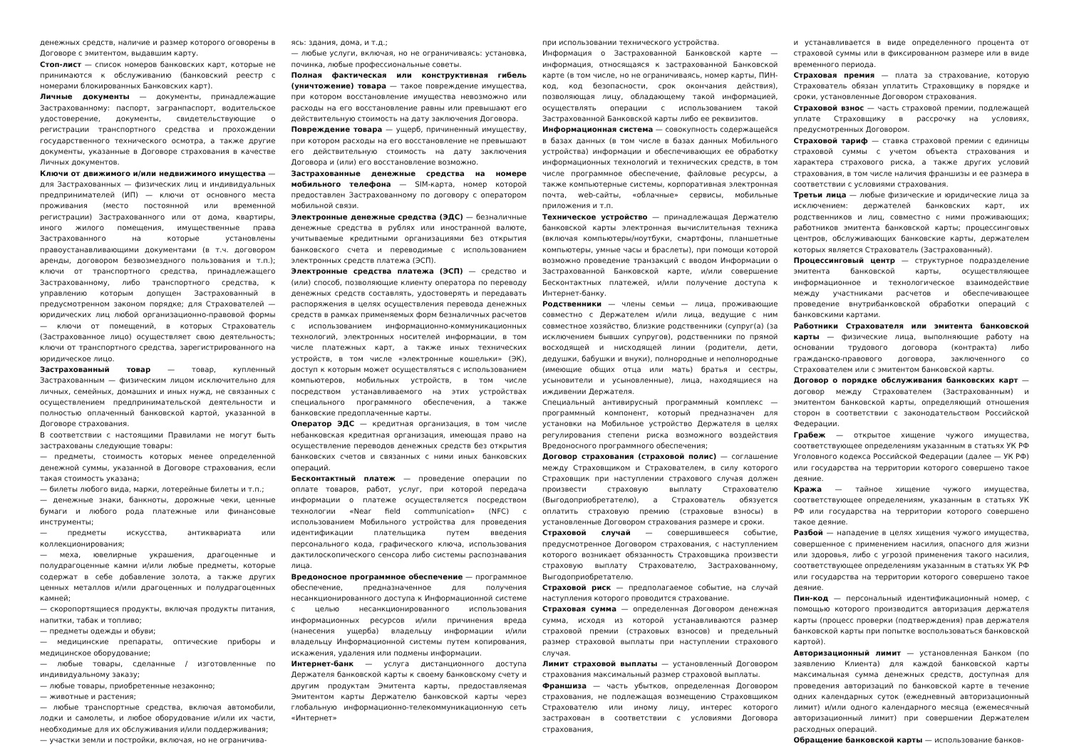денежных средств, наличие и размер которого оговорены в Договоре с эмитентом, выдавшим карту.
Стоп-лист — список номеров банковских карт, которые не принимаются к обслуживанию (банковский реестр с номерами блокированных Банковских карт).
Личные документы — документы, принадлежащие Застрахованному: паспорт, загранпаспорт, водительское удостоверение, документы, свидетельствующие о регистрации транспортного средства и прохождении государственного технического осмотра, а также другие документы, указанные в Договоре страхования в качестве Личных документов.
Ключи от движимого и/или недвижимого имущества — для Застрахованных — физических лиц и индивидуальных предпринимателей (ИП) — ключи от основного места проживания (место постоянной или временной регистрации) Застрахованного или от дома, квартиры, иного жилого помещения, имущественные права Застрахованного на которые установлены правоустанавливающими документами (в т.ч. договором аренды, договором безвозмездного пользования и т.п.); ключи от транспортного средства, принадлежащего Застрахованному, либо транспортного средства, к управлению которым допущен Застрахованный в предусмотренном законом порядке; для Страхователей — юридических лиц любой организационно-правовой формы — ключи от помещений, в которых Страхователь (Застрахованное лицо) осуществляет свою деятельность; ключи от транспортного средства, зарегистрированного на юридическое лицо.
Застрахованный товар — товар, купленный Застрахованным — физическим лицом исключительно для личных, семейных, домашних и иных нужд, не связанных с осуществлением предпринимательской деятельности и полностью оплаченный банковской картой, указанной в Договоре страхования.
В соответствии с настоящими Правилами не могут быть застрахованы следующие товары:
— предметы, стоимость которых менее определенной денежной суммы, указанной в Договоре страхования, если такая стоимость указана;
— билеты любого вида, марки, лотерейные билеты и т.п.;
— денежные знаки, банкноты, дорожные чеки, ценные бумаги и любого рода платежные или финансовые инструменты;
— предметы искусства, антиквариата или коллекционирования;
— меха, ювелирные украшения, драгоценные и полудрагоценные камни и/или любые предметы, которые содержат в себе добавление золота, а также других ценных металлов и/или драгоценных и полудрагоценных камней;
— скоропортящиеся продукты, включая продукты питания, напитки, табак и топливо;
— предметы одежды и обуви;
— медицинские препараты, оптические приборы и медицинское оборудование;
— любые товары, сделанные / изготовленные по индивидуальному заказу;
— любые товары, приобретенные незаконно;
— животные и растения;
— любые транспортные средства, включая автомобили, лодки и самолеты, и любое оборудование и/или их части, необходимые для их обслуживания и/или поддерживания;
— участки земли и постройки, включая, но не ограничива-
ясь: здания, дома, и т.д.;
— любые услуги, включая, но не ограничиваясь: установка, починка, любые профессиональные советы.
Полная фактическая или конструктивная гибель (уничтожение) товара — такое повреждение имущества, при котором восстановление имущества невозможно или расходы на его восстановление равны или превышают его действительную стоимость на дату заключения Договора.
Повреждение товара — ущерб, причиненный имуществу, при котором расходы на его восстановление не превышают его действительную стоимость на дату заключения Договора и (или) его восстановление возможно.
Застрахованные денежные средства на номере мобильного телефона — SIM-карта, номер которой предоставлен Застрахованному по договору с оператором мобильной связи.
Электронные денежные средства (ЭДС) — безналичные денежные средства в рублях или иностранной валюте, учитываемые кредитными организациями без открытия банковского счета и переводимые с использованием электронных средств платежа (ЭСП).
Электронные средства платежа (ЭСП) — средство и (или) способ, позволяющие клиенту оператора по переводу денежных средств составлять, удостоверять и передавать распоряжения в целях осуществления перевода денежных средств в рамках применяемых форм безналичных расчетов с использованием информационно-коммуникационных технологий, электронных носителей информации, в том числе платежных карт, а также иных технических устройств, в том числе «электронные кошельки» (ЭК), доступ к которым может осуществляться с использованием компьютеров, мобильных устройств, в том числе посредством устанавливаемого на этих устройствах специального программного обеспечения, а также банковские предоплаченные карты.
Оператор ЭДС — кредитная организация, в том числе небанковская кредитная организация, имеющая право на осуществление переводов денежных средств без открытия банковских счетов и связанных с ними иных банковских операций.
Бесконтактный платеж — проведение операции по оплате товаров, работ, услуг, при которой передача информации о платеже осуществляется посредством технологии «Near field communication» (NFC) с использованием Мобильного устройства для проведения идентификации плательщика путем введения персонального кода, графического ключа, использования дактилоскопического сенсора либо системы распознавания лица.
Вредоносное программное обеспечение — программное обеспечение, предназначенное для получения несанкционированного доступа к Информационной системе с целью несанкционированного использования информационных ресурсов и/или причинения вреда (нанесения ущерба) владельцу информации и/или владельцу Информационной системы путем копирования, искажения, удаления или подмены информации.
Интернет-банк — услуга дистанционного доступа Держателя банковской карты к своему банковскому счету и другим продуктам Эмитента карты, предоставляемая Эмитентом карты Держателю банковской карты через глобальную информационно-телекоммуникационную сеть «Интернет»
при использовании технического устройства.
Информация о Застрахованной Банковской карте — информация, относящаяся к застрахованной Банковской карте (в том числе, но не ограничиваясь, номер карты, ПИН-код, код безопасности, срок окончания действия), позволяющая лицу, обладающему такой информацией, осуществлять операции с использованием такой Застрахованной Банковской карты либо ее реквизитов.
Информационная система — совокупность содержащейся в базах данных (в том числе в базах данных Мобильного устройства) информации и обеспечивающих ее обработку информационных технологий и технических средств, в том числе программное обеспечение, файловые ресурсы, а также компьютерные системы, корпоративная электронная почта, web-сайты, «облачные» сервисы, мобильные приложения и т.п.
Техническое устройство — принадлежащая Держателю банковской карты электронная вычислительная техника (включая компьютеры/ноутбуки, смартфоны, планшетные компьютеры, умные часы и браслеты), при помощи которой возможно проведение транзакций с вводом Информации о Застрахованной Банковской карте, и/или совершение Бесконтактных платежей, и/или получение доступа к Интернет-банку.
Родственники — члены семьи — лица, проживающие совместно с Держателем и/или лица, ведущие с ним совместное хозяйство, близкие родственники (супруг(а) (за исключением бывших супругов), родственники по прямой восходящей и нисходящей линии (родители, дети, дедушки, бабушки и внуки), полнородные и неполнородные (имеющие общих отца или мать) братья и сестры, усыновители и усыновленные), лица, находящиеся на иждивении Держателя.
Специальный антивирусный программный комплекс — программный компонент, который предназначен для установки на Мобильное устройство Держателя в целях регулирования степени риска возможного воздействия Вредоносного программного обеспечения;
Договор страхования (страховой полис) — соглашение между Страховщиком и Страхователем, в силу которого Страховщик при наступлении страхового случая должен произвести страховую выплату Страхователю (Выгодоприобретателю), а Страхователь обязуется оплатить страховую премию (страховые взносы) в установленные Договором страхования размере и сроки.
Страховой случай — совершившееся событие, предусмотренное Договором страхования, с наступлением которого возникает обязанность Страховщика произвести страховую выплату Страхователю, Застрахованному, Выгодоприобретателю.
Страховой риск — предполагаемое событие, на случай наступления которого проводится страхование.
Страховая сумма — определенная Договором денежная сумма, исходя из которой устанавливаются размер страховой премии (страховых взносов) и предельный размер страховой выплаты при наступлении страхового случая.
Лимит страховой выплаты — установленный Договором страхования максимальный размер страховой выплаты.
Франшиза — часть убытков, определенная Договором страхования, не подлежащая возмещению Страховщиком Страхователю или иному лицу, интерес которого застрахован в соответствии с условиями Договора страхования,
и устанавливается в виде определенного процента от страховой суммы или в фиксированном размере или в виде временного периода.
Страховая премия — плата за страхование, которую Страхователь обязан уплатить Страховщику в порядке и сроки, установленные Договором страхования.
Страховой взнос — часть страховой премии, подлежащей уплате Страховщику в рассрочку на условиях, предусмотренных Договором.
Страховой тариф — ставка страховой премии с единицы страховой суммы с учетом объекта страхования и характера страхового риска, а также других условий страхования, в том числе наличия франшизы и ее размера в соответствии с условиями страхования.
Третьи лица — любые физические и юридические лица за исключением: держателей банковских карт, их родственников и лиц, совместно с ними проживающих; работников эмитента банковской карты; процессинговых центров, обслуживающих банковские карты, держателем которых является Страхователь (Застрахованный).
Процессинговый центр — структурное подразделение эмитента банковской карты, осуществляющее информационное и технологическое взаимодействие между участниками расчетов и обеспечивающее проведение внутрибанковской обработки операций с банковскими картами.
Работники Страхователя или эмитента банковской карты — физические лица, выполняющие работу на основании трудового договора (контракта) либо гражданско-правового договора, заключенного со Страхователем или с эмитентом банковской карты.
Договор о порядке обслуживания банковских карт — договор между Страхователем (Застрахованным) и эмитентом банковской карты, определяющий отношения сторон в соответствии с законодательством Российской Федерации.
Грабеж — открытое хищение чужого имущества, соответствующее определениям указанным в статьях УК РФ Уголовного кодекса Российской Федерации (далее — УК РФ) или государства на территории которого совершено такое деяние.
Кража — тайное хищение чужого имущества, соответствующее определениям, указанным в статьях УК РФ или государства на территории которого совершено такое деяние.
Разбой — нападение в целях хищения чужого имущества, совершенное с применением насилия, опасного для жизни или здоровья, либо с угрозой применения такого насилия, соответствующее определениям указанным в статьях УК РФ или государства на территории которого совершено такое деяние.
Пин-код — персональный идентификационный номер, с помощью которого производится авторизация держателя карты (процесс проверки (подтверждения) прав держателя банковской карты при попытке воспользоваться банковской картой).
Авторизационный лимит — установленная Банком (по заявлению Клиента) для каждой банковской карты максимальная сумма денежных средств, доступная для проведения авторизаций по банковской карте в течение одних календарных суток (ежедневный авторизационный лимит) и/или одного календарного месяца (ежемесячный авторизационный лимит) при совершении Держателем расходных операций.
Обращение банковской карты — использование банков-